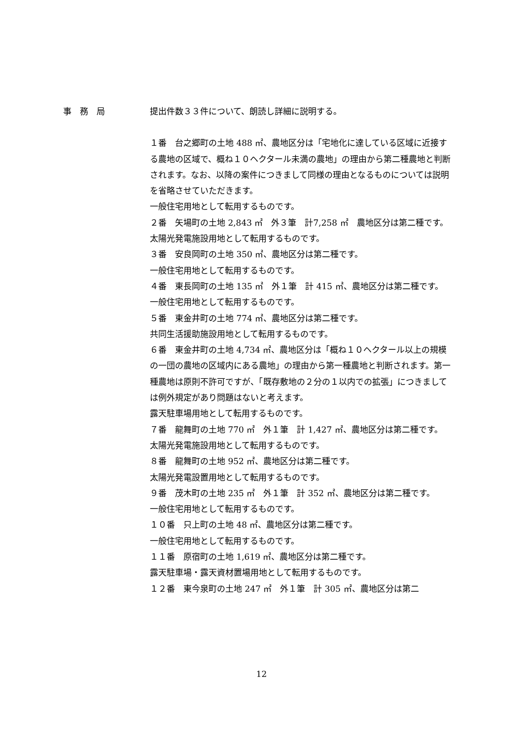事　務　局
提出件数３３件について、朗読し詳細に説明する。
１番　台之郷町の土地 488 ㎡、農地区分は「宅地化に達している区域に近接する農地の区域で、概ね１０ヘクタール未満の農地」の理由から第二種農地と判断されます。なお、以降の案件につきまして同様の理由となるものについては説明を省略させていただきます。
一般住宅用地として転用するものです。
２番　矢場町の土地 2,843 ㎡　外３筆　計7,258 ㎡　農地区分は第二種です。
太陽光発電施設用地として転用するものです。
３番　安良岡町の土地 350 ㎡、農地区分は第二種です。
一般住宅用地として転用するものです。
４番　東長岡町の土地 135 ㎡　外１筆　計 415 ㎡、農地区分は第二種です。
一般住宅用地として転用するものです。
５番　東金井町の土地 774 ㎡、農地区分は第二種です。
共同生活援助施設用地として転用するものです。
６番　東金井町の土地 4,734 ㎡、農地区分は「概ね１０ヘクタール以上の規模の一団の農地の区域内にある農地」の理由から第一種農地と判断されます。第一種農地は原則不許可ですが、「既存敷地の２分の１以内での拡張」につきましては例外規定があり問題はないと考えます。
露天駐車場用地として転用するものです。
７番　龍舞町の土地 770 ㎡　外１筆　計 1,427 ㎡、農地区分は第二種です。
太陽光発電施設用地として転用するものです。
８番　龍舞町の土地 952 ㎡、農地区分は第二種です。
太陽光発電設置用地として転用するものです。
９番　茂木町の土地 235 ㎡　外１筆　計 352 ㎡、農地区分は第二種です。
一般住宅用地として転用するものです。
１０番　只上町の土地 48 ㎡、農地区分は第二種です。
一般住宅用地として転用するものです。
１１番　原宿町の土地 1,619 ㎡、農地区分は第二種です。
露天駐車場・露天資材置場用地として転用するものです。
１２番　東今泉町の土地 247 ㎡　外１筆　計 305 ㎡、農地区分は第二
12